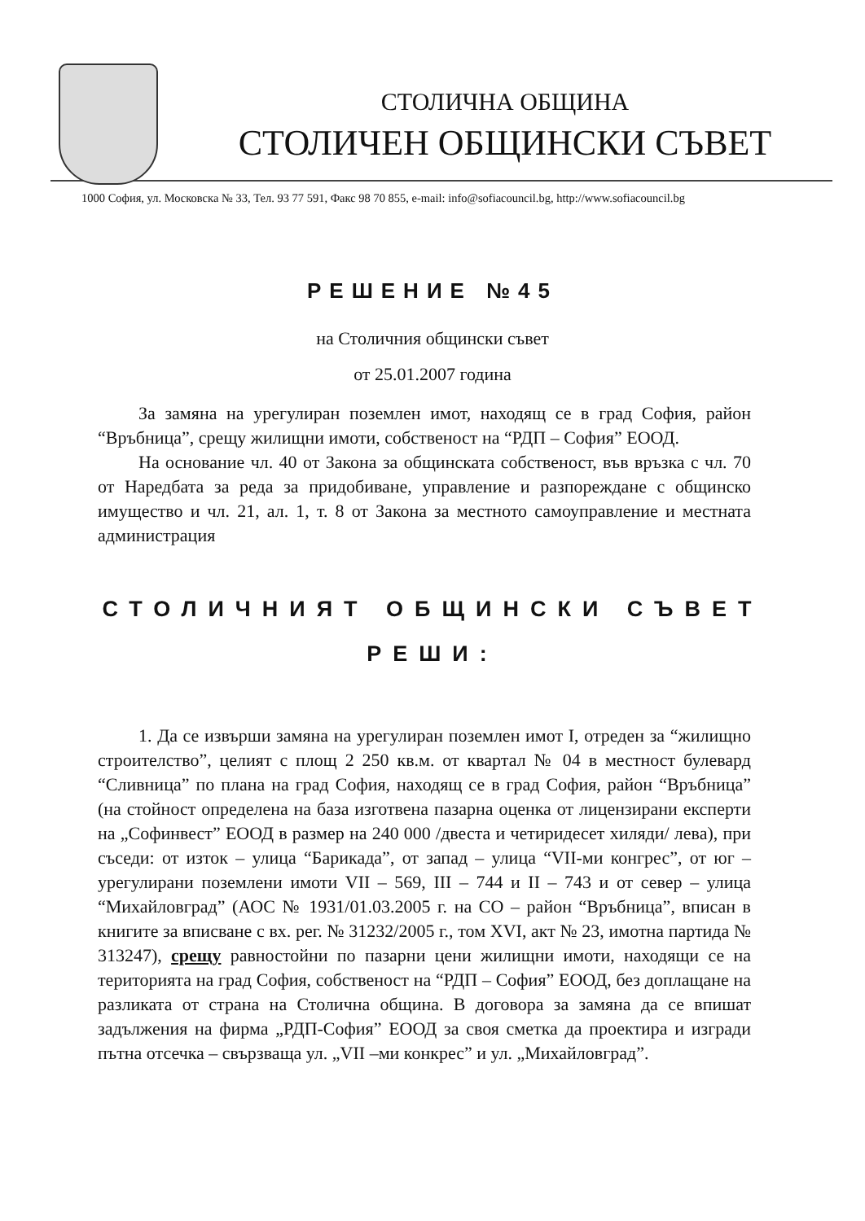СТОЛИЧНА ОБЩИНА
СТОЛИЧЕН ОБЩИНСКИ СЪВЕТ
1000 София, ул. Московска № 33, Тел. 93 77 591, Факс 98 70 855, e-mail: info@sofiacouncil.bg, http://www.sofiacouncil.bg
РЕШЕНИЕ №45
на Столичния общински съвет
от 25.01.2007 година
За замяна на урегулиран поземлен имот, находящ се в град София, район “Връбница”, срещу жилищни имоти, собственост на “РДП – София” ЕООД.
На основание чл. 40 от Закона за общинската собственост, във връзка с чл. 70 от Наредбата за реда за придобиване, управление и разпореждане с общинско имущество и чл. 21, ал. 1, т. 8 от Закона за местното самоуправление и местната администрация
СТОЛИЧНИЯТ ОБЩИНСКИ СЪВЕТ
РЕШИ:
1. Да се извърши замяна на урегулиран поземлен имот I, отреден за “жилищно строителство”, целият с площ 2 250 кв.м. от квартал № 04 в местност булевард “Сливница” по плана на град София, находящ се в град София, район “Връбница” (на стойност определена на база изготвена пазарна оценка от лицензирани експерти на „Софинвест” ЕООД в размер на 240 000 /двеста и четиридесет хиляди/ лева), при съседи: от изток – улица “Барикада”, от запад – улица “VII-ми конгрес”, от юг – урегулирани поземлени имоти VII – 569, III – 744 и II – 743 и от север – улица “Михайловград” (АОС № 1931/01.03.2005 г. на СО – район “Връбница”, вписан в книгите за вписване с вх. рег. № 31232/2005 г., том XVI, акт № 23, имотна партида № 313247), срещу равностойни по пазарни цени жилищни имоти, находящи се на територията на град София, собственост на “РДП – София” ЕООД, без доплащане на разликата от страна на Столична община. В договора за замяна да се впишат задължения на фирма „РДП-София” ЕООД за своя сметка да проектира и изгради пътна отсечка – свързваща ул. „VII –ми конкрес” и ул. „Михайловград”.